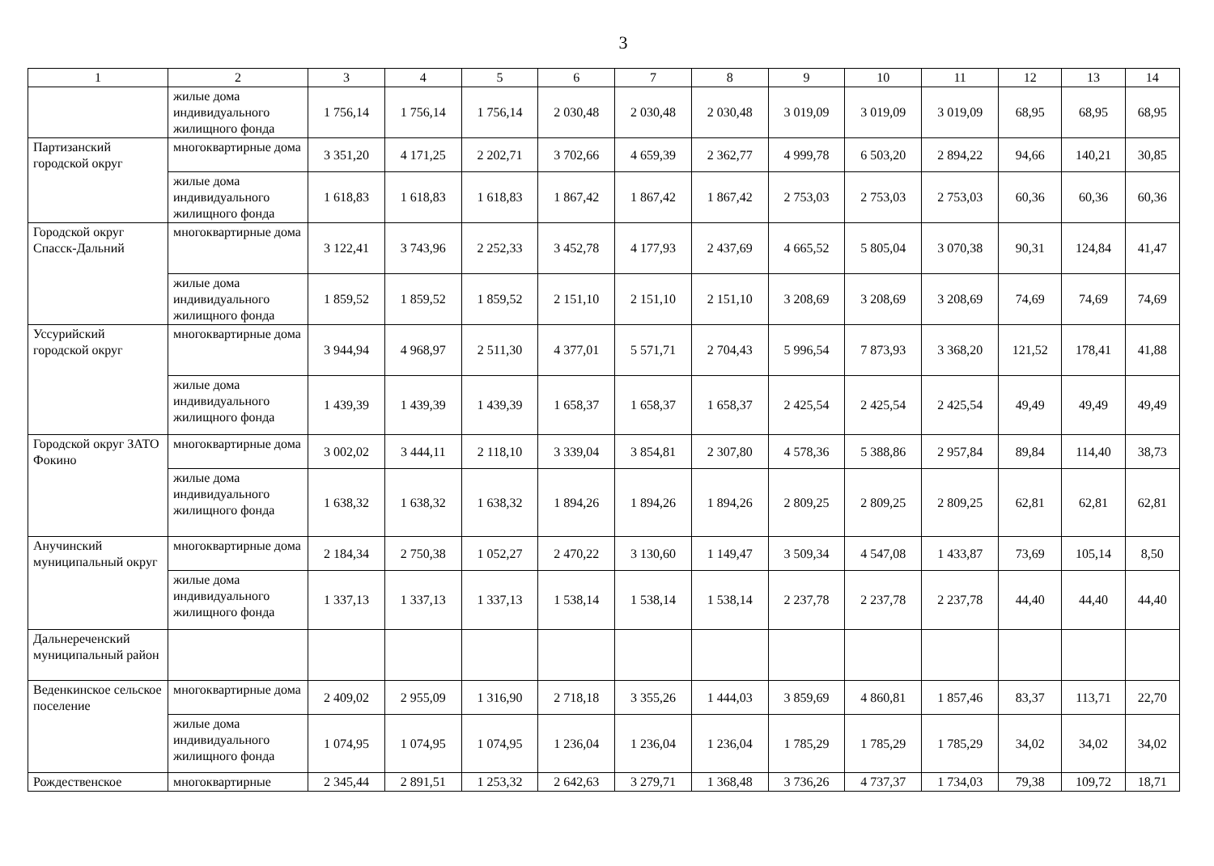3
| 1 | 2 | 3 | 4 | 5 | 6 | 7 | 8 | 9 | 10 | 11 | 12 | 13 | 14 |
| --- | --- | --- | --- | --- | --- | --- | --- | --- | --- | --- | --- | --- | --- |
| | жилые дома индивидуального жилищного фонда | 1 756,14 | 1 756,14 | 1 756,14 | 2 030,48 | 2 030,48 | 2 030,48 | 3 019,09 | 3 019,09 | 3 019,09 | 68,95 | 68,95 | 68,95 |
| Партизанский городской округ | многоквартирные дома | 3 351,20 | 4 171,25 | 2 202,71 | 3 702,66 | 4 659,39 | 2 362,77 | 4 999,78 | 6 503,20 | 2 894,22 | 94,66 | 140,21 | 30,85 |
| | жилые дома индивидуального жилищного фонда | 1 618,83 | 1 618,83 | 1 618,83 | 1 867,42 | 1 867,42 | 1 867,42 | 2 753,03 | 2 753,03 | 2 753,03 | 60,36 | 60,36 | 60,36 |
| Городской округ Спасск-Дальний | многоквартирные дома | 3 122,41 | 3 743,96 | 2 252,33 | 3 452,78 | 4 177,93 | 2 437,69 | 4 665,52 | 5 805,04 | 3 070,38 | 90,31 | 124,84 | 41,47 |
| | жилые дома индивидуального жилищного фонда | 1 859,52 | 1 859,52 | 1 859,52 | 2 151,10 | 2 151,10 | 2 151,10 | 3 208,69 | 3 208,69 | 3 208,69 | 74,69 | 74,69 | 74,69 |
| Уссурийский городской округ | многоквартирные дома | 3 944,94 | 4 968,97 | 2 511,30 | 4 377,01 | 5 571,71 | 2 704,43 | 5 996,54 | 7 873,93 | 3 368,20 | 121,52 | 178,41 | 41,88 |
| | жилые дома индивидуального жилищного фонда | 1 439,39 | 1 439,39 | 1 439,39 | 1 658,37 | 1 658,37 | 1 658,37 | 2 425,54 | 2 425,54 | 2 425,54 | 49,49 | 49,49 | 49,49 |
| Городской округ ЗАТО Фокино | многоквартирные дома | 3 002,02 | 3 444,11 | 2 118,10 | 3 339,04 | 3 854,81 | 2 307,80 | 4 578,36 | 5 388,86 | 2 957,84 | 89,84 | 114,40 | 38,73 |
| | жилые дома индивидуального жилищного фонда | 1 638,32 | 1 638,32 | 1 638,32 | 1 894,26 | 1 894,26 | 1 894,26 | 2 809,25 | 2 809,25 | 2 809,25 | 62,81 | 62,81 | 62,81 |
| Анучинский муниципальный округ | многоквартирные дома | 2 184,34 | 2 750,38 | 1 052,27 | 2 470,22 | 3 130,60 | 1 149,47 | 3 509,34 | 4 547,08 | 1 433,87 | 73,69 | 105,14 | 8,50 |
| | жилые дома индивидуального жилищного фонда | 1 337,13 | 1 337,13 | 1 337,13 | 1 538,14 | 1 538,14 | 1 538,14 | 2 237,78 | 2 237,78 | 2 237,78 | 44,40 | 44,40 | 44,40 |
| Дальнереченский муниципальный район | | | | | | | | | | | | | |
| Веденкинское сельское поселение | многоквартирные дома | 2 409,02 | 2 955,09 | 1 316,90 | 2 718,18 | 3 355,26 | 1 444,03 | 3 859,69 | 4 860,81 | 1 857,46 | 83,37 | 113,71 | 22,70 |
| | жилые дома индивидуального жилищного фонда | 1 074,95 | 1 074,95 | 1 074,95 | 1 236,04 | 1 236,04 | 1 236,04 | 1 785,29 | 1 785,29 | 1 785,29 | 34,02 | 34,02 | 34,02 |
| Рождественское | многоквартирные | 2 345,44 | 2 891,51 | 1 253,32 | 2 642,63 | 3 279,71 | 1 368,48 | 3 736,26 | 4 737,37 | 1 734,03 | 79,38 | 109,72 | 18,71 |